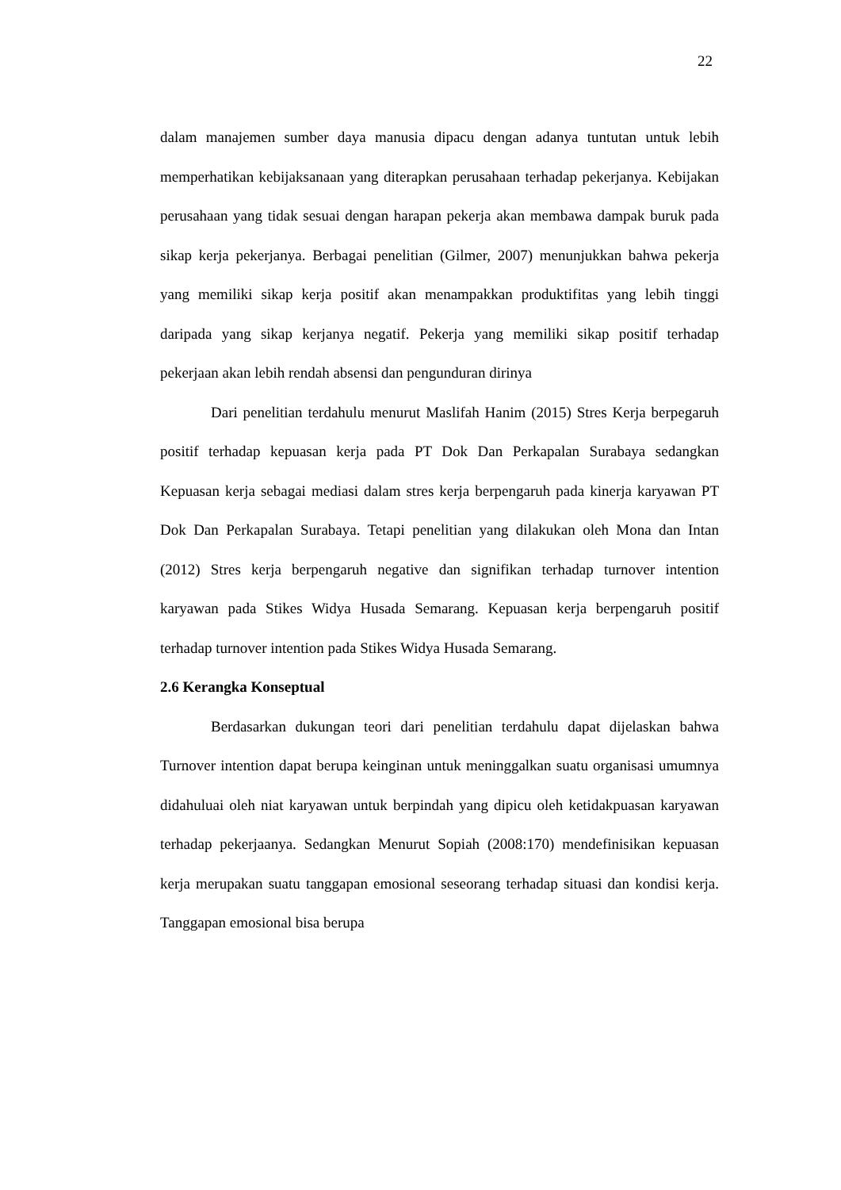22
dalam manajemen sumber daya manusia dipacu dengan adanya tuntutan untuk lebih memperhatikan kebijaksanaan yang diterapkan perusahaan terhadap pekerjanya. Kebijakan perusahaan yang tidak sesuai dengan harapan pekerja akan membawa dampak buruk pada sikap kerja pekerjanya. Berbagai penelitian (Gilmer, 2007) menunjukkan bahwa pekerja yang memiliki sikap kerja positif akan menampakkan produktifitas yang lebih tinggi daripada yang sikap kerjanya negatif. Pekerja yang memiliki sikap positif terhadap pekerjaan akan lebih rendah absensi dan pengunduran dirinya
Dari penelitian terdahulu menurut Maslifah Hanim (2015) Stres Kerja berpegaruh positif terhadap kepuasan kerja pada PT Dok Dan Perkapalan Surabaya sedangkan Kepuasan kerja sebagai mediasi dalam stres kerja berpengaruh pada kinerja karyawan PT Dok Dan Perkapalan Surabaya. Tetapi penelitian yang dilakukan oleh Mona dan Intan (2012) Stres kerja berpengaruh negative dan signifikan terhadap turnover intention karyawan pada Stikes Widya Husada Semarang. Kepuasan kerja berpengaruh positif terhadap turnover intention pada Stikes Widya Husada Semarang.
2.6 Kerangka Konseptual
Berdasarkan dukungan teori dari penelitian terdahulu dapat dijelaskan bahwa Turnover intention dapat berupa keinginan untuk meninggalkan suatu organisasi umumnya didahuluai oleh niat karyawan untuk berpindah yang dipicu oleh ketidakpuasan karyawan terhadap pekerjaanya. Sedangkan Menurut Sopiah (2008:170) mendefinisikan kepuasan kerja merupakan suatu tanggapan emosional seseorang terhadap situasi dan kondisi kerja. Tanggapan emosional bisa berupa